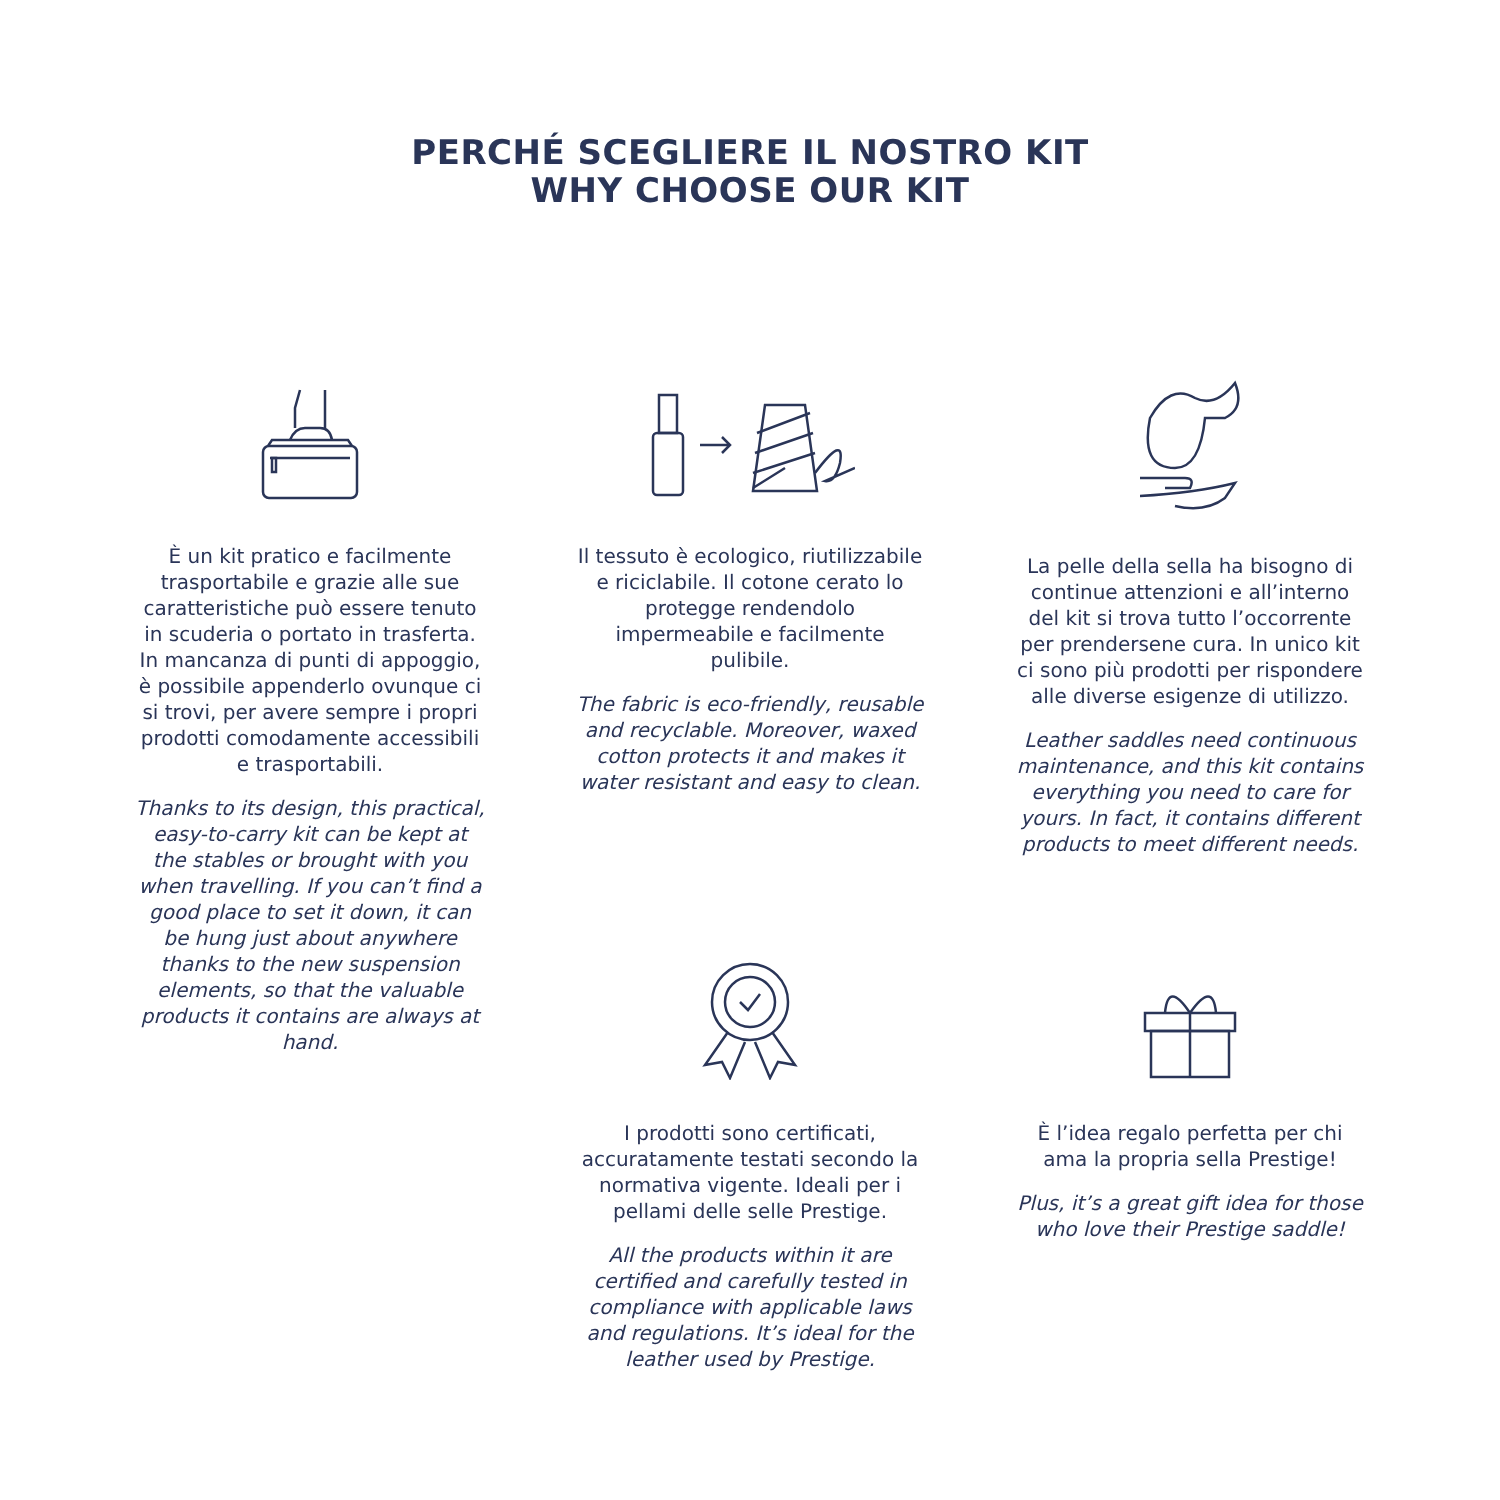PERCHÉ SCEGLIERE IL NOSTRO KIT
WHY CHOOSE OUR KIT
È un kit pratico e facilmente trasportabile e grazie alle sue caratteristiche può essere tenuto in scuderia o portato in trasferta. In mancanza di punti di appoggio, è possibile appenderlo ovunque ci si trovi, per avere sempre i propri prodotti comodamente accessibili e trasportabili.
Thanks to its design, this practical, easy-to-carry kit can be kept at the stables or brought with you when travelling. If you can’t find a good place to set it down, it can be hung just about anywhere thanks to the new suspension elements, so that the valuable products it contains are always at hand.
Il tessuto è ecologico, riutilizzabile e riciclabile. Il cotone cerato lo protegge rendendolo impermeabile e facilmente pulibile.
The fabric is eco-friendly, reusable and recyclable. Moreover, waxed cotton protects it and makes it water resistant and easy to clean.
La pelle della sella ha bisogno di continue attenzioni e all’interno del kit si trova tutto l’occorrente per prendersene cura. In unico kit ci sono più prodotti per rispondere alle diverse esigenze di utilizzo.
Leather saddles need continuous maintenance, and this kit contains everything you need to care for yours. In fact, it contains different products to meet different needs.
I prodotti sono certificati, accuratamente testati secondo la normativa vigente. Ideali per i pellami delle selle Prestige.
All the products within it are certified and carefully tested in compliance with applicable laws and regulations. It’s ideal for the leather used by Prestige.
È l’idea regalo perfetta per chi ama la propria sella Prestige!
Plus, it’s a great gift idea for those who love their Prestige saddle!